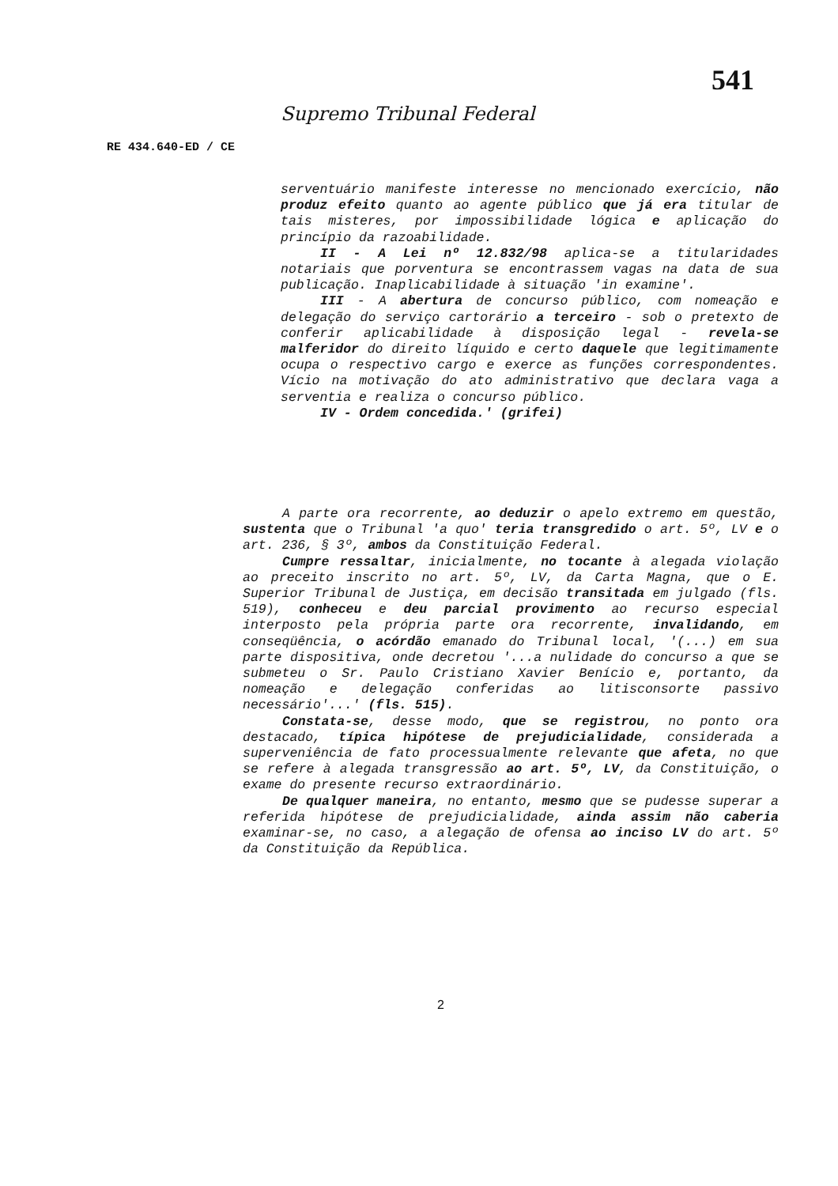541
Supremo Tribunal Federal
RE 434.640-ED / CE
serventuário manifeste interesse no mencionado exercício, não produz efeito quanto ao agente público que já era titular de tais misteres, por impossibilidade lógica e aplicação do princípio da razoabilidade.
II - A Lei nº 12.832/98 aplica-se a titularidades notariais que porventura se encontrassem vagas na data de sua publicação. Inaplicabilidade à situação 'in examine'.
III - A abertura de concurso público, com nomeação e delegação do serviço cartorário a terceiro - sob o pretexto de conferir aplicabilidade à disposição legal - revela-se malferidor do direito líquido e certo daquele que legitimamente ocupa o respectivo cargo e exerce as funções correspondentes. Vício na motivação do ato administrativo que declara vaga a serventia e realiza o concurso público.
IV - Ordem concedida.' (grifei)
A parte ora recorrente, ao deduzir o apelo extremo em questão, sustenta que o Tribunal 'a quo' teria transgredido o art. 5º, LV e o art. 236, § 3º, ambos da Constituição Federal.
Cumpre ressaltar, inicialmente, no tocante à alegada violação ao preceito inscrito no art. 5º, LV, da Carta Magna, que o E. Superior Tribunal de Justiça, em decisão transitada em julgado (fls. 519), conheceu e deu parcial provimento ao recurso especial interposto pela própria parte ora recorrente, invalidando, em conseqüência, o acórdão emanado do Tribunal local, '(...) em sua parte dispositiva, onde decretou '...a nulidade do concurso a que se submeteu o Sr. Paulo Cristiano Xavier Benício e, portanto, da nomeação e delegação conferidas ao litisconsorte passivo necessário'...' (fls. 515).
Constata-se, desse modo, que se registrou, no ponto ora destacado, típica hipótese de prejudicialidade, considerada a superveniência de fato processualmente relevante que afeta, no que se refere à alegada transgressão ao art. 5º, LV, da Constituição, o exame do presente recurso extraordinário.
De qualquer maneira, no entanto, mesmo que se pudesse superar a referida hipótese de prejudicialidade, ainda assim não caberia examinar-se, no caso, a alegação de ofensa ao inciso LV do art. 5º da Constituição da República.
2